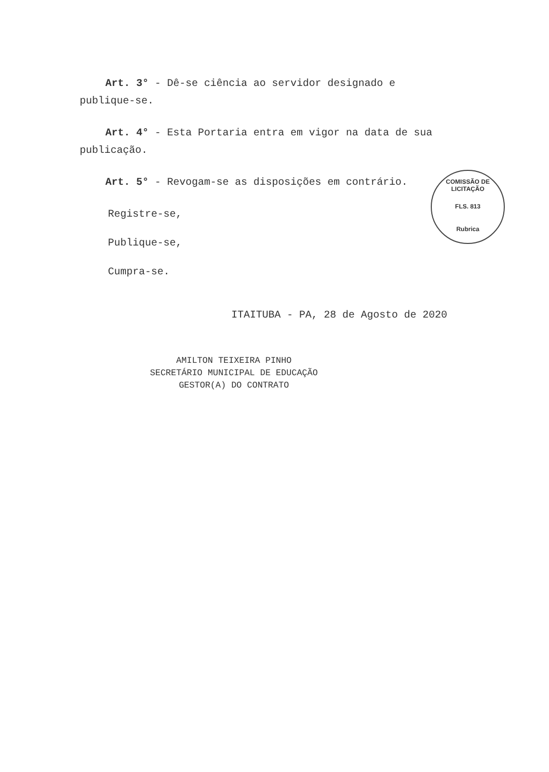Art. 3° - Dê-se ciência ao servidor designado e publique-se.
Art. 4° - Esta Portaria entra em vigor na data de sua publicação.
Art. 5° - Revogam-se as disposições em contrário.
Registre-se,
Publique-se,
Cumpra-se.
ITAITUBA - PA, 28 de Agosto de 2020
AMILTON TEIXEIRA PINHO
SECRETÁRIO MUNICIPAL DE EDUCAÇÃO
GESTOR(A) DO CONTRATO
COMISSÃO DE LICITAÇÃO
FLS. 813
Rubrica